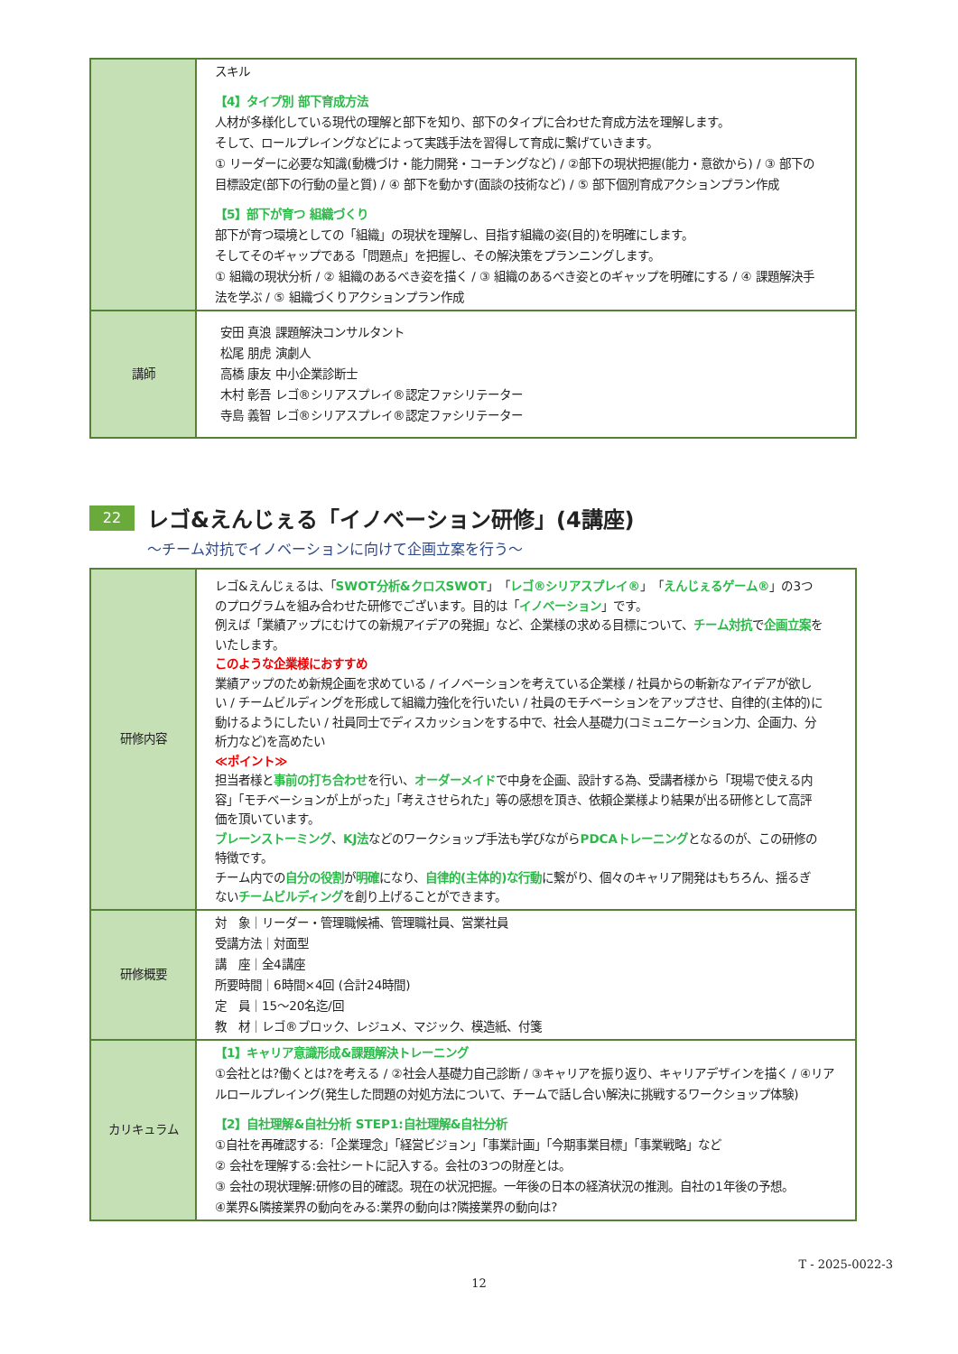| | スキル 【4】タイプ別 部下育成方法 人材が多様化している現代の理解と部下を知り、部下のタイプに合わせた育成方法を理解します。 そして、ロールプレイングなどによって実践手法を習得して育成に繋げていきます。 ① リーダーに必要な知識(動機づけ・能力開発・コーチングなど) / ②部下の現状把握(能力・意欲から) / ③ 部下の目標設定(部下の行動の量と質) / ④ 部下を動かす(面談の技術など) / ⑤ 部下個別育成アクションプラン作成 【5】部下が育つ 組織づくり 部下が育つ環境としての「組織」の現状を理解し、目指す組織の姿(目的)を明確にします。 そしてそのギャップである「問題点」を把握し、その解決策をプランニングします。 ① 組織の現状分析 / ② 組織のあるべき姿を描く / ③ 組織のあるべき姿とのギャップを明確にする / ④ 課題解決手法を学ぶ / ⑤ 組織づくりアクションプラン作成 |
| 講師 | 安田 真浪 課題解決コンサルタント 松尾 朋虎 演劇人 高橋 康友 中小企業診断士 木村 彰吾 レゴ®シリアスプレイ®認定ファシリテーター 寺島 義智 レゴ®シリアスプレイ®認定ファシリテーター |
22
レゴ&えんじぇる「イノベーション研修」(4講座)
～チーム対抗でイノベーションに向けて企画立案を行う～
| 研修内容 | レゴ&えんじぇるは、「 SWOT分析&クロスSWOT 」「 レゴ®シリアスプレイ® 」「 えんじぇるゲーム® 」の3つのプログラムを組み合わせた研修でございます。目的は「 イノベーション 」です。 例えば「業績アップにむけての新規アイデアの発掘」など、企業様の求める目標について、 チーム対抗 で 企画立案 をいたします。 このような企業様におすすめ 業績アップのため新規企画を求めている / イノベーションを考えている企業様 / 社員からの斬新なアイデアが欲しい / チームビルディングを形成して組織力強化を行いたい / 社員のモチベーションをアップさせ、自律的(主体的)に動けるようにしたい / 社員同士でディスカッションをする中で、社会人基礎力(コミュニケーション力、企画力、分析力など)を高めたい ≪ポイント≫ 担当者様と 事前の打ち合わせ を行い、 オーダーメイド で中身を企画、設計する為、受講者様から「現場で使える内容」「モチベーションが上がった」「考えさせられた」等の感想を頂き、依頼企業様より結果が出る研修として高評価を頂いています。 ブレーンストーミング 、 KJ法 などのワークショップ手法も学びながら PDCAトレーニング となるのが、この研修の特徴です。 チーム内での 自分の役割 が 明確 になり、 自律的(主体的)な行動 に繋がり、個々のキャリア開発はもちろん、揺るぎない チームビルディング を創り上げることができます。 |
| 研修概要 | 対 象｜リーダー・管理職候補、管理職社員、営業社員 受講方法｜対面型 講 座｜全4講座 所要時間｜6時間×4回 (合計24時間) 定 員｜15～20名迄/回 教 材｜レゴ®ブロック、レジュメ、マジック、模造紙、付箋 |
| カリキュラム | 【1】キャリア意識形成&課題解決トレーニング ①会社とは?働くとは?を考える / ②社会人基礎力自己診断 / ③キャリアを振り返り、キャリアデザインを描く / ④リアルロールプレイング(発生した問題の対処方法について、チームで話し合い解決に挑戦するワークショップ体験) 【2】自社理解&自社分析 STEP1:自社理解&自社分析 ①自社を再確認する:「企業理念」「経営ビジョン」「事業計画」「今期事業目標」「事業戦略」など ② 会社を理解する:会社シートに記入する。会社の3つの財産とは。 ③ 会社の現状理解:研修の目的確認。現在の状況把握。一年後の日本の経済状況の推測。自社の1年後の予想。 ④業界&隣接業界の動向をみる:業界の動向は?隣接業界の動向は? |
T - 2025-0022-3
12